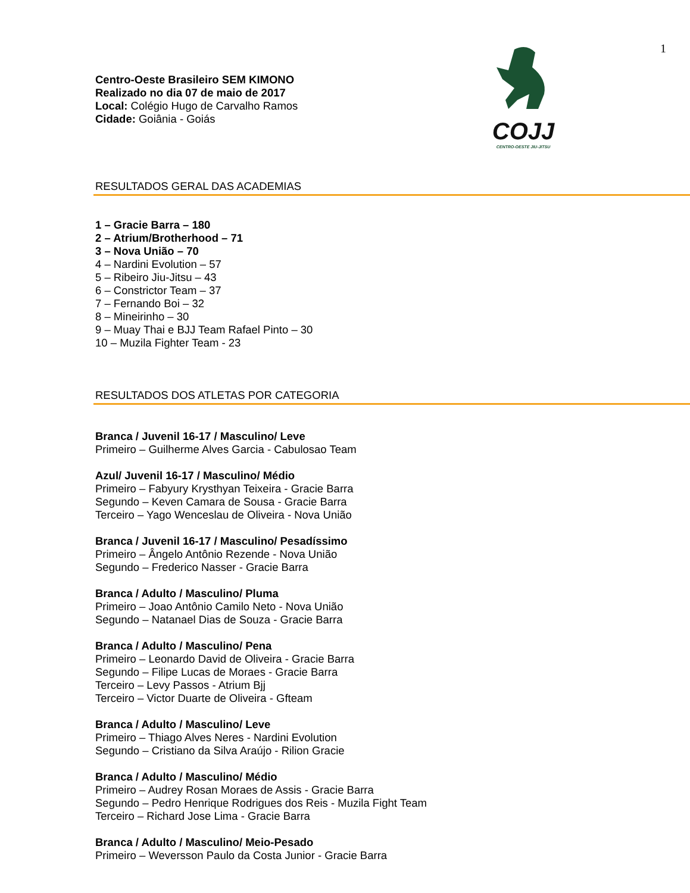1
Centro-Oeste Brasileiro SEM KIMONO
Realizado no dia 07 de maio de 2017
Local: Colégio Hugo de Carvalho Ramos
Cidade: Goiânia - Goiás
COJJ
CENTRO-OESTE JIU-JITSU
RESULTADOS GERAL DAS ACADEMIAS
1 – Gracie Barra – 180
2 – Atrium/Brotherhood – 71
3 – Nova União – 70
4 – Nardini Evolution – 57
5 – Ribeiro Jiu-Jitsu – 43
6 – Constrictor Team – 37
7 – Fernando Boi – 32
8 – Mineirinho – 30
9 – Muay Thai e BJJ Team Rafael Pinto – 30
10 – Muzila Fighter Team - 23
RESULTADOS DOS ATLETAS POR CATEGORIA
Branca / Juvenil 16-17 / Masculino/ Leve
Primeiro – Guilherme Alves Garcia - Cabulosao Team
Azul/ Juvenil 16-17 / Masculino/ Médio
Primeiro – Fabyury Krysthyan Teixeira - Gracie Barra
Segundo – Keven Camara de Sousa - Gracie Barra
Terceiro – Yago Wenceslau de Oliveira - Nova União
Branca / Juvenil 16-17 / Masculino/ Pesadíssimo
Primeiro – Ângelo Antônio Rezende - Nova União
Segundo – Frederico Nasser - Gracie Barra
Branca / Adulto / Masculino/ Pluma
Primeiro – Joao Antônio Camilo Neto - Nova União
Segundo – Natanael Dias de Souza - Gracie Barra
Branca / Adulto / Masculino/ Pena
Primeiro – Leonardo David de Oliveira - Gracie Barra
Segundo – Filipe Lucas de Moraes - Gracie Barra
Terceiro – Levy Passos - Atrium Bjj
Terceiro – Victor Duarte de Oliveira - Gfteam
Branca / Adulto / Masculino/ Leve
Primeiro – Thiago Alves Neres - Nardini Evolution
Segundo – Cristiano da Silva Araújo - Rilion Gracie
Branca / Adulto / Masculino/ Médio
Primeiro – Audrey Rosan Moraes de Assis - Gracie Barra
Segundo – Pedro Henrique Rodrigues dos Reis - Muzila Fight Team
Terceiro – Richard Jose Lima - Gracie Barra
Branca / Adulto / Masculino/ Meio-Pesado
Primeiro – Weversson Paulo da Costa Junior - Gracie Barra